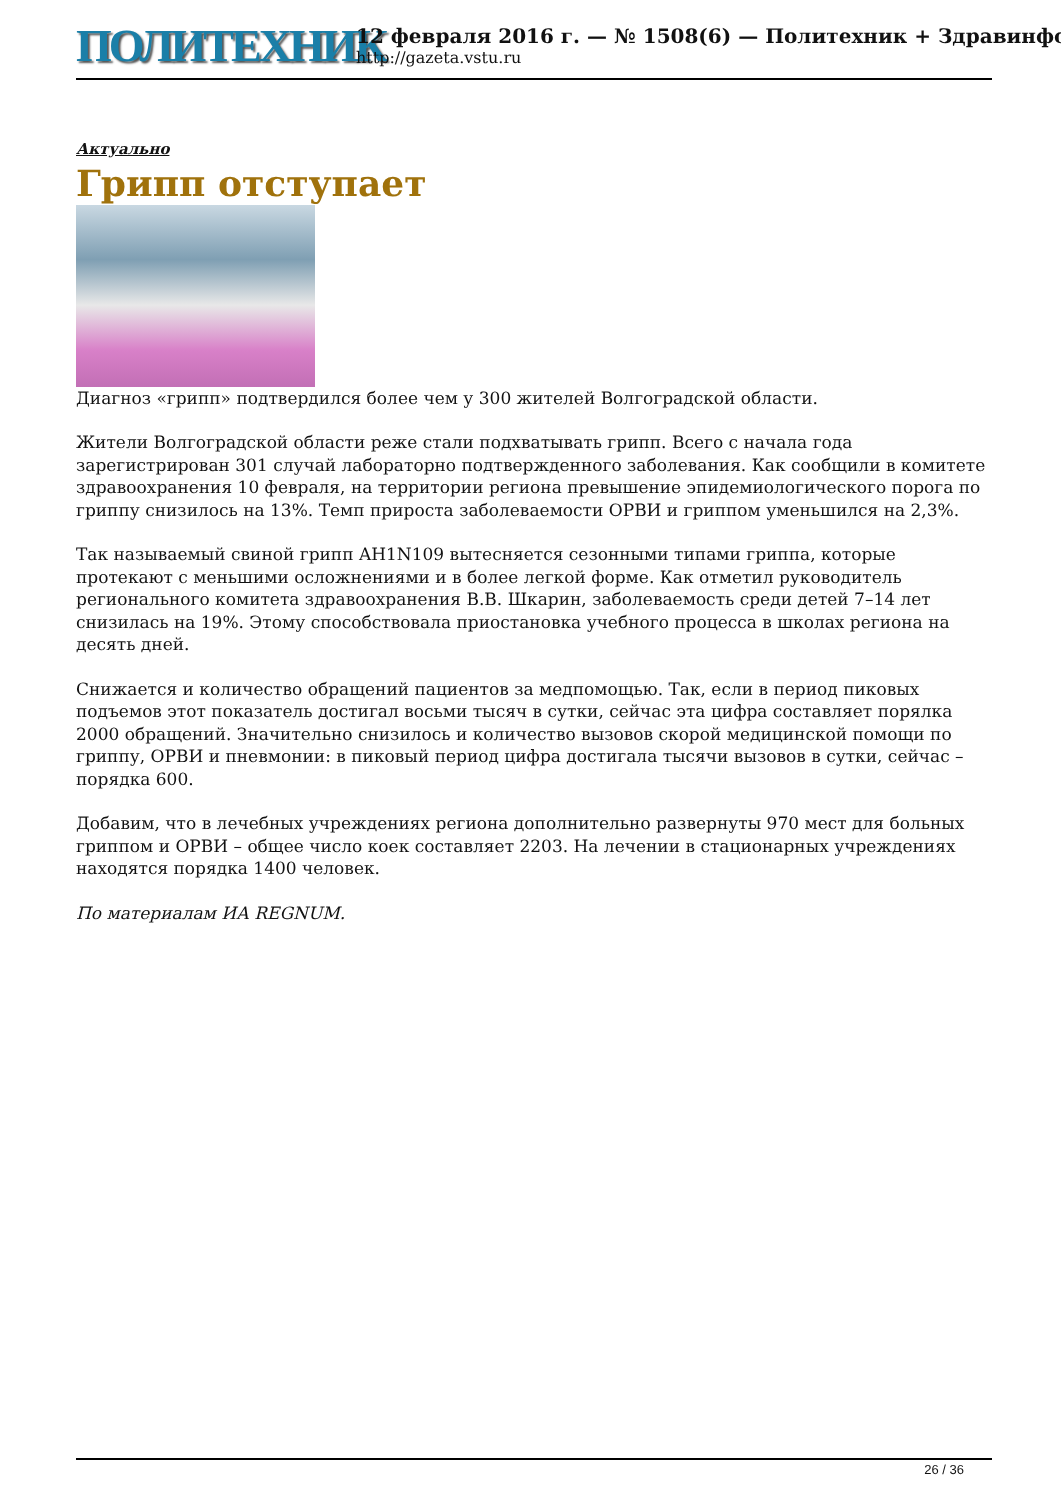ПОЛИТЕХНИК
12 февраля 2016 г. — № 1508(6) — Политехник + Здравинфо
http://gazeta.vstu.ru
Актуально
Грипп отступает
Диагноз «грипп» подтвердился более чем у 300 жителей Волгоградской области.
Жители Волгоградской области реже стали подхватывать грипп. Всего с начала года зарегистрирован 301 случай лабораторно подтвержденного заболевания. Как сообщили в комитете здравоохранения 10 февраля, на территории региона превышение эпидемиологического порога по гриппу снизилось на 13%. Темп прироста заболеваемости ОРВИ и гриппом уменьшился на 2,3%.
Так называемый свиной грипп AH1N109 вытесняется сезонными типами гриппа, которые протекают с меньшими осложнениями и в более легкой форме. Как отметил руководитель регионального комитета здравоохранения В.В. Шкарин, заболеваемость среди детей 7–14 лет снизилась на 19%. Этому способствовала приостановка учебного процесса в школах региона на десять дней.
Снижается и количество обращений пациентов за медпомощью. Так, если в период пиковых подъемов этот показатель достигал восьми тысяч в сутки, сейчас эта цифра составляет порялка 2000 обращений. Значительно снизилось и количество вызовов скорой медицинской помощи по гриппу, ОРВИ и пневмонии: в пиковый период цифра достигала тысячи вызовов в сутки, сейчас – порядка 600.
Добавим, что в лечебных учреждениях региона дополнительно развернуты 970 мест для больных гриппом и ОРВИ – общее число коек составляет 2203. На лечении в стационарных учреждениях находятся порядка 1400 человек.
По материалам ИА REGNUM.
26 / 36